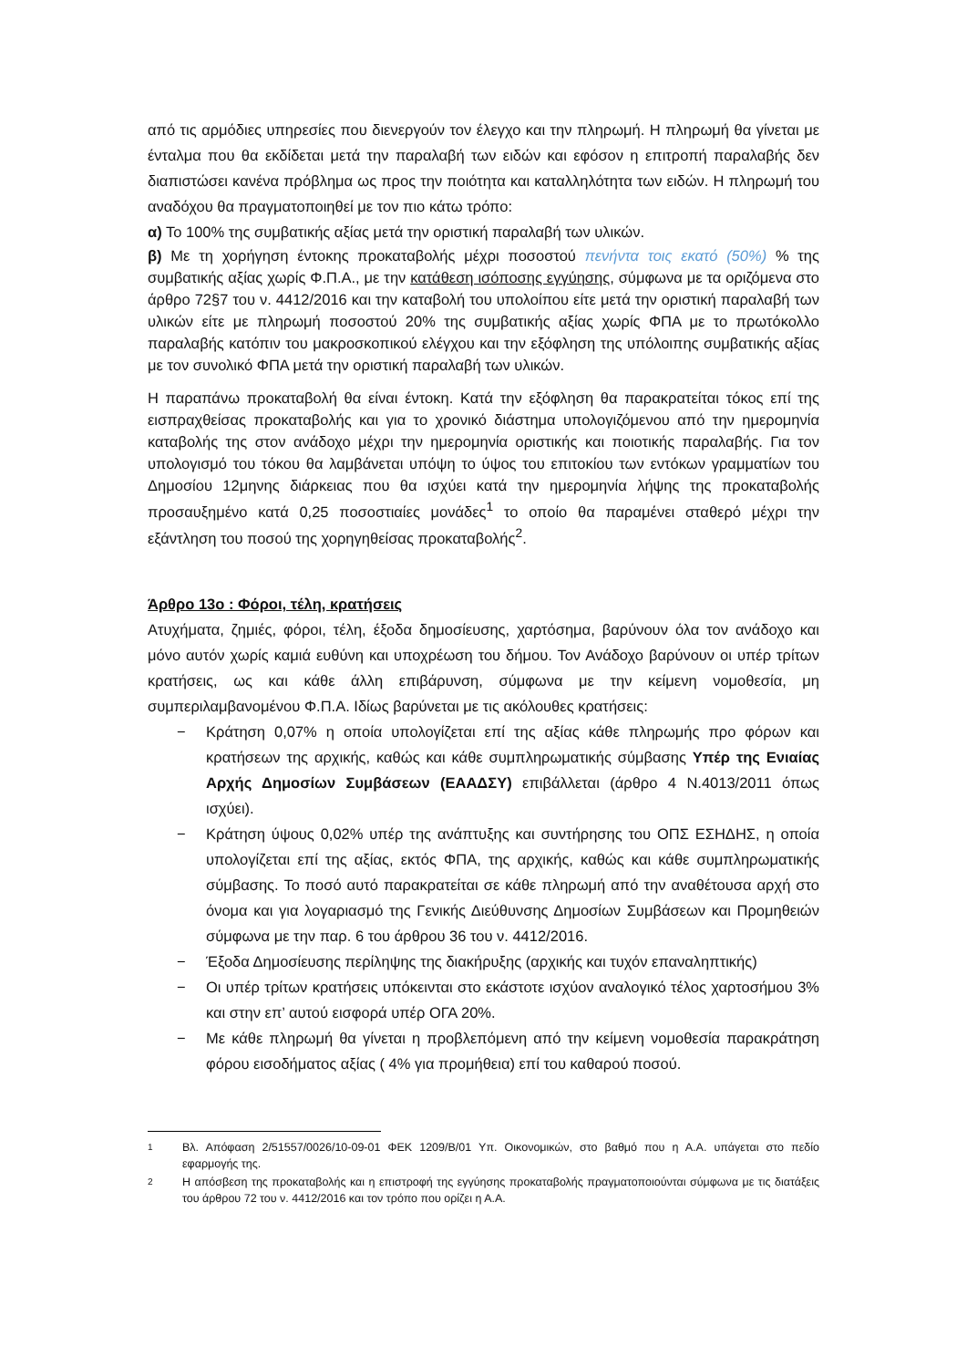από τις αρμόδιες υπηρεσίες που διενεργούν τον έλεγχο και την πληρωμή. Η πληρωμή θα γίνεται με ένταλμα που θα εκδίδεται μετά την παραλαβή των ειδών και εφόσον η επιτροπή παραλαβής δεν διαπιστώσει κανένα πρόβλημα ως προς την ποιότητα και καταλληλότητα των ειδών. Η πληρωμή του αναδόχου θα πραγματοποιηθεί με τον πιο κάτω τρόπο:
α) Το 100% της συμβατικής αξίας μετά την οριστική παραλαβή των υλικών.
β) Με τη χορήγηση έντοκης προκαταβολής μέχρι ποσοστού πενήντα τοις εκατό (50%) % της συμβατικής αξίας χωρίς Φ.Π.Α., με την κατάθεση ισόποσης εγγύησης, σύμφωνα με τα οριζόμενα στο άρθρο 72§7 του ν. 4412/2016 και την καταβολή του υπολοίπου είτε μετά την οριστική παραλαβή των υλικών είτε με πληρωμή ποσοστού 20% της συμβατικής αξίας χωρίς ΦΠΑ με το πρωτόκολλο παραλαβής κατόπιν του μακροσκοπικού ελέγχου και την εξόφληση της υπόλοιπης συμβατικής αξίας με τον συνολικό ΦΠΑ μετά την οριστική παραλαβή των υλικών.
Η παραπάνω προκαταβολή θα είναι έντοκη. Κατά την εξόφληση θα παρακρατείται τόκος επί της εισπραχθείσας προκαταβολής και για το χρονικό διάστημα υπολογιζόμενου από την ημερομηνία καταβολής της στον ανάδοχο μέχρι την ημερομηνία οριστικής και ποιοτικής παραλαβής. Για τον υπολογισμό του τόκου θα λαμβάνεται υπόψη το ύψος του επιτοκίου των εντόκων γραμματίων του Δημοσίου 12μηνης διάρκειας που θα ισχύει κατά την ημερομηνία λήψης της προκαταβολής προσαυξημένο κατά 0,25 ποσοστιαίες μονάδες<sup>1</sup> το οποίο θα παραμένει σταθερό μέχρι την εξάντληση του ποσού της χορηγηθείσας προκαταβολής<sup>2</sup>.
Άρθρο 13ο : Φόροι, τέλη, κρατήσεις
Ατυχήματα, ζημιές, φόροι, τέλη, έξοδα δημοσίευσης, χαρτόσημα, βαρύνουν όλα τον ανάδοχο και μόνο αυτόν χωρίς καμιά ευθύνη και υποχρέωση του δήμου. Τον Ανάδοχο βαρύνουν οι υπέρ τρίτων κρατήσεις, ως και κάθε άλλη επιβάρυνση, σύμφωνα με την κείμενη νομοθεσία, μη συμπεριλαμβανομένου Φ.Π.Α. Ιδίως βαρύνεται με τις ακόλουθες κρατήσεις:
− Κράτηση 0,07% η οποία υπολογίζεται επί της αξίας κάθε πληρωμής προ φόρων και κρατήσεων της αρχικής, καθώς και κάθε συμπληρωματικής σύμβασης Υπέρ της Ενιαίας Αρχής Δημοσίων Συμβάσεων (ΕΑΑΔΣΥ) επιβάλλεται (άρθρο 4 Ν.4013/2011 όπως ισχύει).
− Κράτηση ύψους 0,02% υπέρ της ανάπτυξης και συντήρησης του ΟΠΣ ΕΣΗΔΗΣ, η οποία υπολογίζεται επί της αξίας, εκτός ΦΠΑ, της αρχικής, καθώς και κάθε συμπληρωματικής σύμβασης. Το ποσό αυτό παρακρατείται σε κάθε πληρωμή από την αναθέτουσα αρχή στο όνομα και για λογαριασμό της Γενικής Διεύθυνσης Δημοσίων Συμβάσεων και Προμηθειών σύμφωνα με την παρ. 6 του άρθρου 36 του ν. 4412/2016.
− Έξοδα Δημοσίευσης περίληψης της διακήρυξης (αρχικής και τυχόν επαναληπτικής)
− Οι υπέρ τρίτων κρατήσεις υπόκεινται στο εκάστοτε ισχύον αναλογικό τέλος χαρτοσήμου 3% και στην επ’ αυτού εισφορά υπέρ ΟΓΑ 20%.
− Με κάθε πληρωμή θα γίνεται η προβλεπόμενη από την κείμενη νομοθεσία παρακράτηση φόρου εισοδήματος αξίας ( 4% για προμήθεια) επί του καθαρού ποσού.
1 Βλ. Απόφαση 2/51557/0026/10-09-01 ΦΕΚ 1209/Β/01 Υπ. Οικονομικών, στο βαθμό που η Α.Α. υπάγεται στο πεδίο εφαρμογής της.
2 Η απόσβεση της προκαταβολής και η επιστροφή της εγγύησης προκαταβολής πραγματοποιούνται σύμφωνα με τις διατάξεις του άρθρου 72 του ν. 4412/2016 και τον τρόπο που ορίζει η Α.Α.